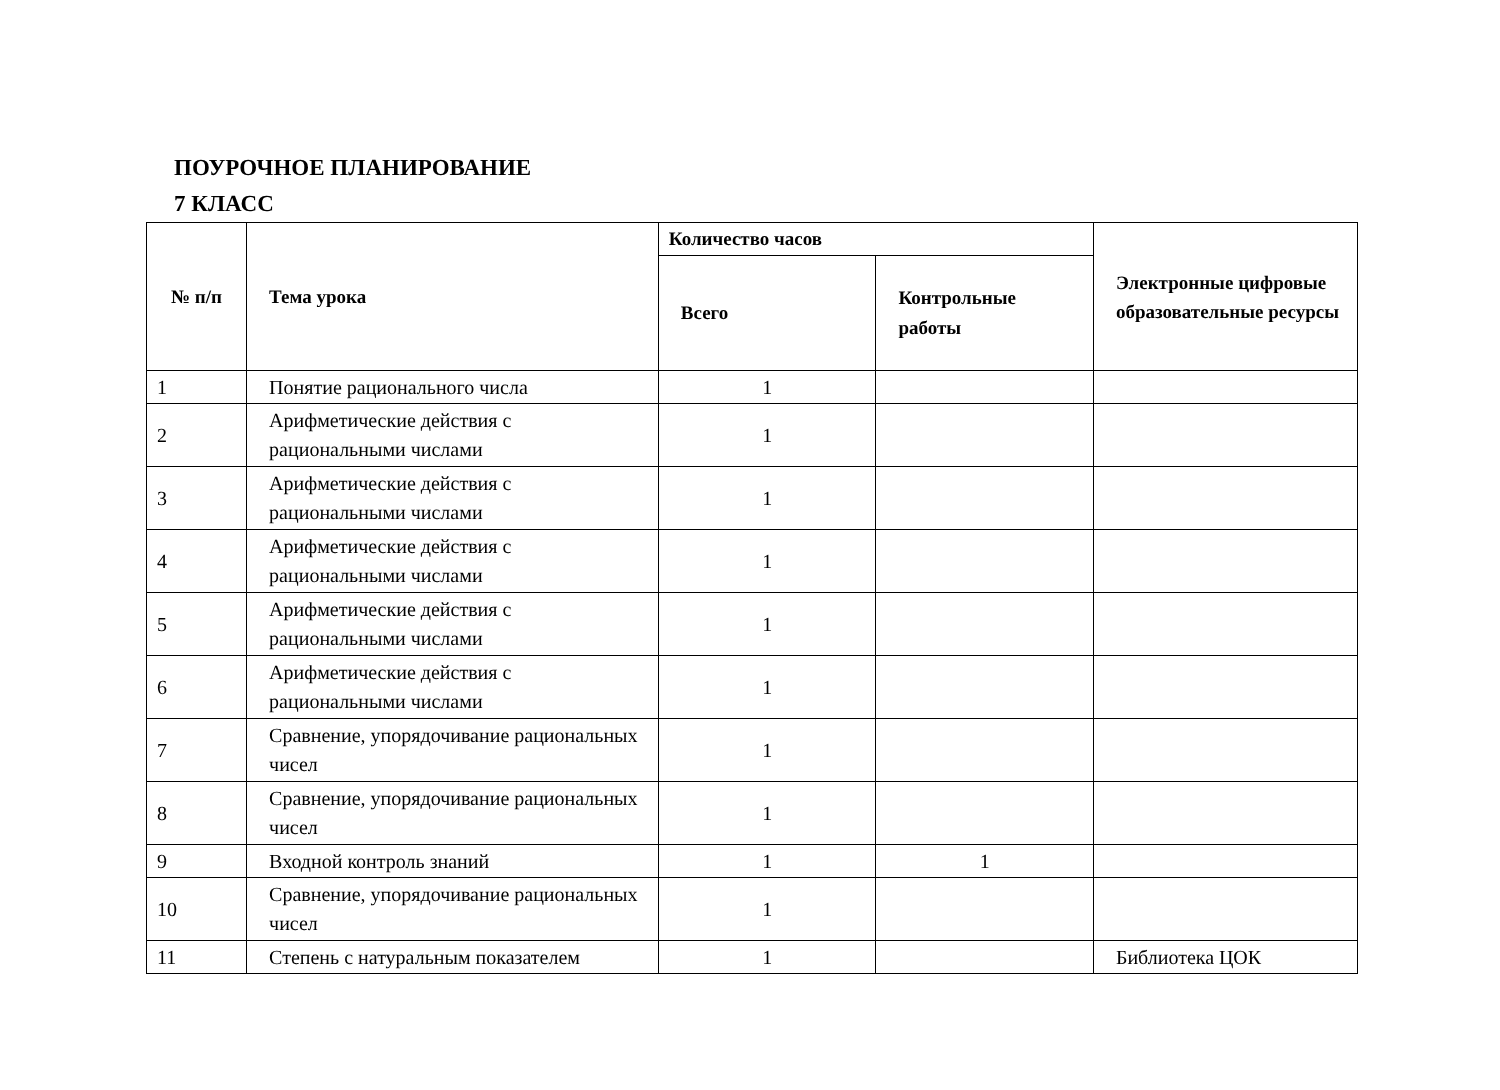ПОУРОЧНОЕ ПЛАНИРОВАНИЕ
7 КЛАСС
| № п/п | Тема урока | Количество часов | | Электронные цифровые образовательные ресурсы |
| --- | --- | --- | --- | --- |
| | | Всего | Контрольные работы | |
| 1 | Понятие рационального числа | 1 | | |
| 2 | Арифметические действия с рациональными числами | 1 | | |
| 3 | Арифметические действия с рациональными числами | 1 | | |
| 4 | Арифметические действия с рациональными числами | 1 | | |
| 5 | Арифметические действия с рациональными числами | 1 | | |
| 6 | Арифметические действия с рациональными числами | 1 | | |
| 7 | Сравнение, упорядочивание рациональных чисел | 1 | | |
| 8 | Сравнение, упорядочивание рациональных чисел | 1 | | |
| 9 | Входной контроль знаний | 1 | 1 | |
| 10 | Сравнение, упорядочивание рациональных чисел | 1 | | |
| 11 | Степень с натуральным показателем | 1 | | Библиотека ЦОК |